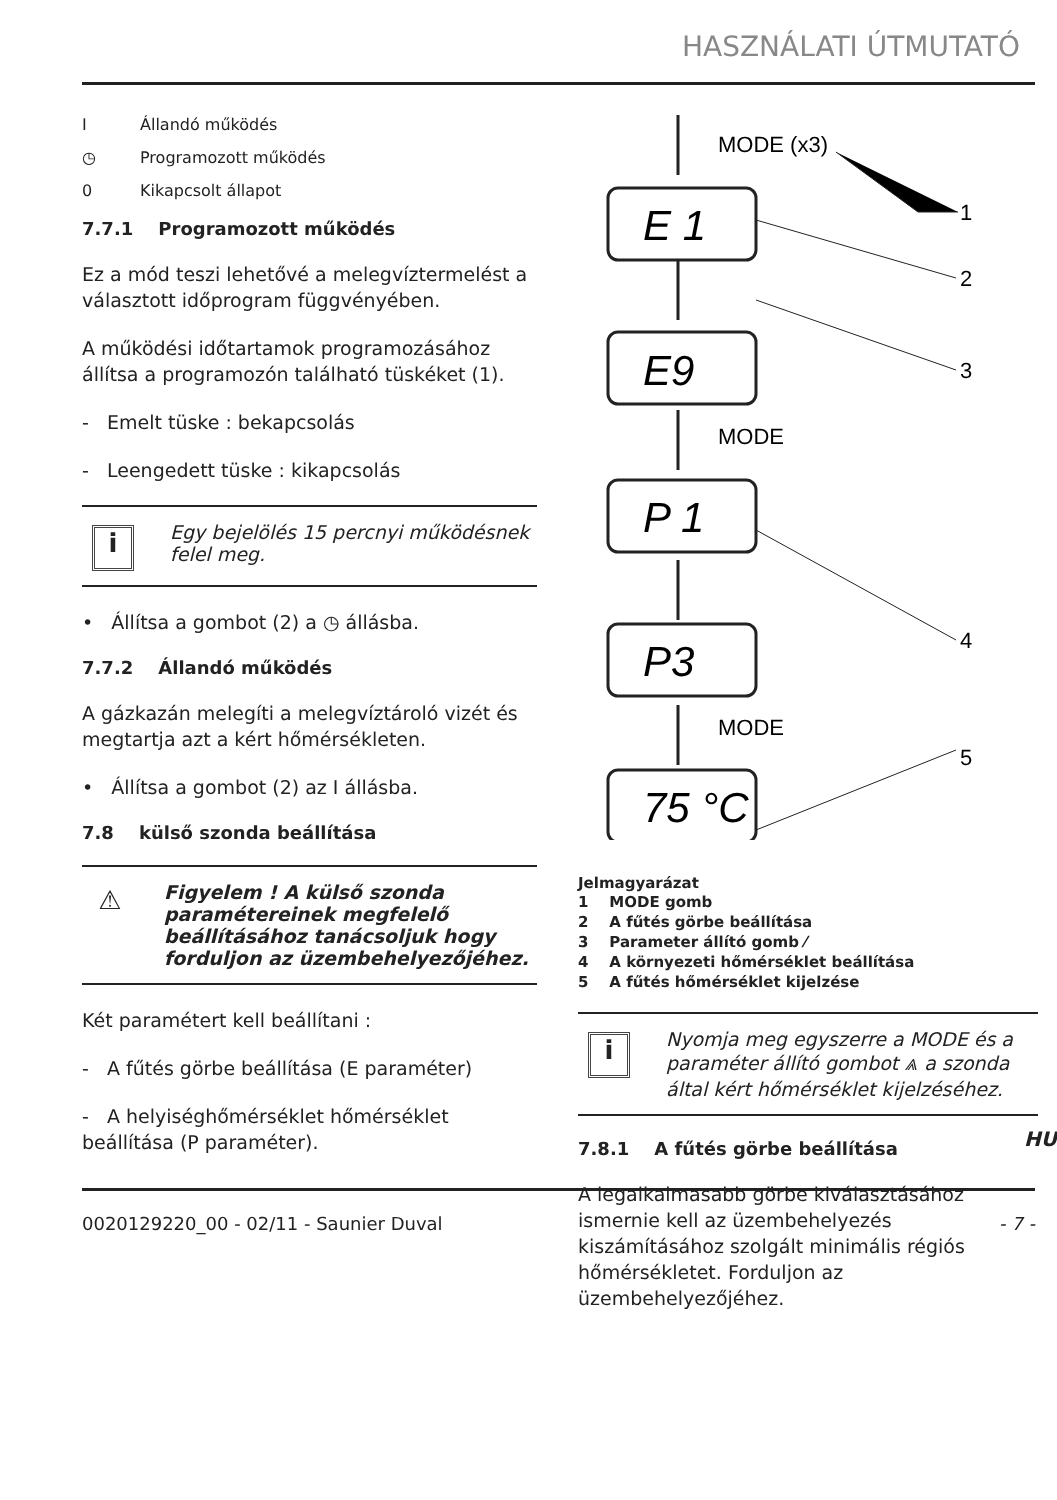HASZNÁLATI ÚTMUTATÓ
I Állandó működés
◷ Programozott működés
0 Kikapcsolt állapot
7.7.1 Programozott működés
Ez a mód teszi lehetővé a melegvíztermelést a választott időprogram függvényében.
A működési időtartamok programozásához állítsa a programozón található tüskéket (1).
- Emelt tüske : bekapcsolás
- Leengedett tüske : kikapcsolás
i
Egy bejelölés 15 percnyi működésnek felel meg.
• Állítsa a gombot (2) a ◷ állásba.
7.7.2 Állandó működés
A gázkazán melegíti a melegvíztároló vizét és megtartja azt a kért hőmérsékleten.
• Állítsa a gombot (2) az I állásba.
7.8 külső szonda beállítása
⚠
Figyelem ! A külső szonda paramétereinek megfelelő beállításához tanácsoljuk hogy forduljon az üzembehelyezőjéhez.
Két paramétert kell beállítani :
- A fűtés görbe beállítása (E paraméter)
- A helyiséghőmérséklet hőmérséklet beállítása (P paraméter).
MODE (x3)
MODE
MODE
1
2
3
4
5
E 1
E9
P 1
P3
75 °C
Jelmagyarázat
1 MODE gomb
2 A fűtés görbe beállítása
3 Parameter állító gomb ⁄
4 A környezeti hőmérséklet beállítása
5 A fűtés hőmérséklet kijelzése
i
Nyomja meg egyszerre a MODE és a paraméter állító gombot ⩓ a szonda által kért hőmérséklet kijelzéséhez.
7.8.1 A fűtés görbe beállítása
A legalkalmasabb görbe kiválasztásához ismernie kell az üzembehelyezés kiszámításához szolgált minimális régiós hőmérsékletet. Forduljon az üzembehelyezőjéhez.
HU
0020129220_00 - 02/11 - Saunier Duval - 7 -